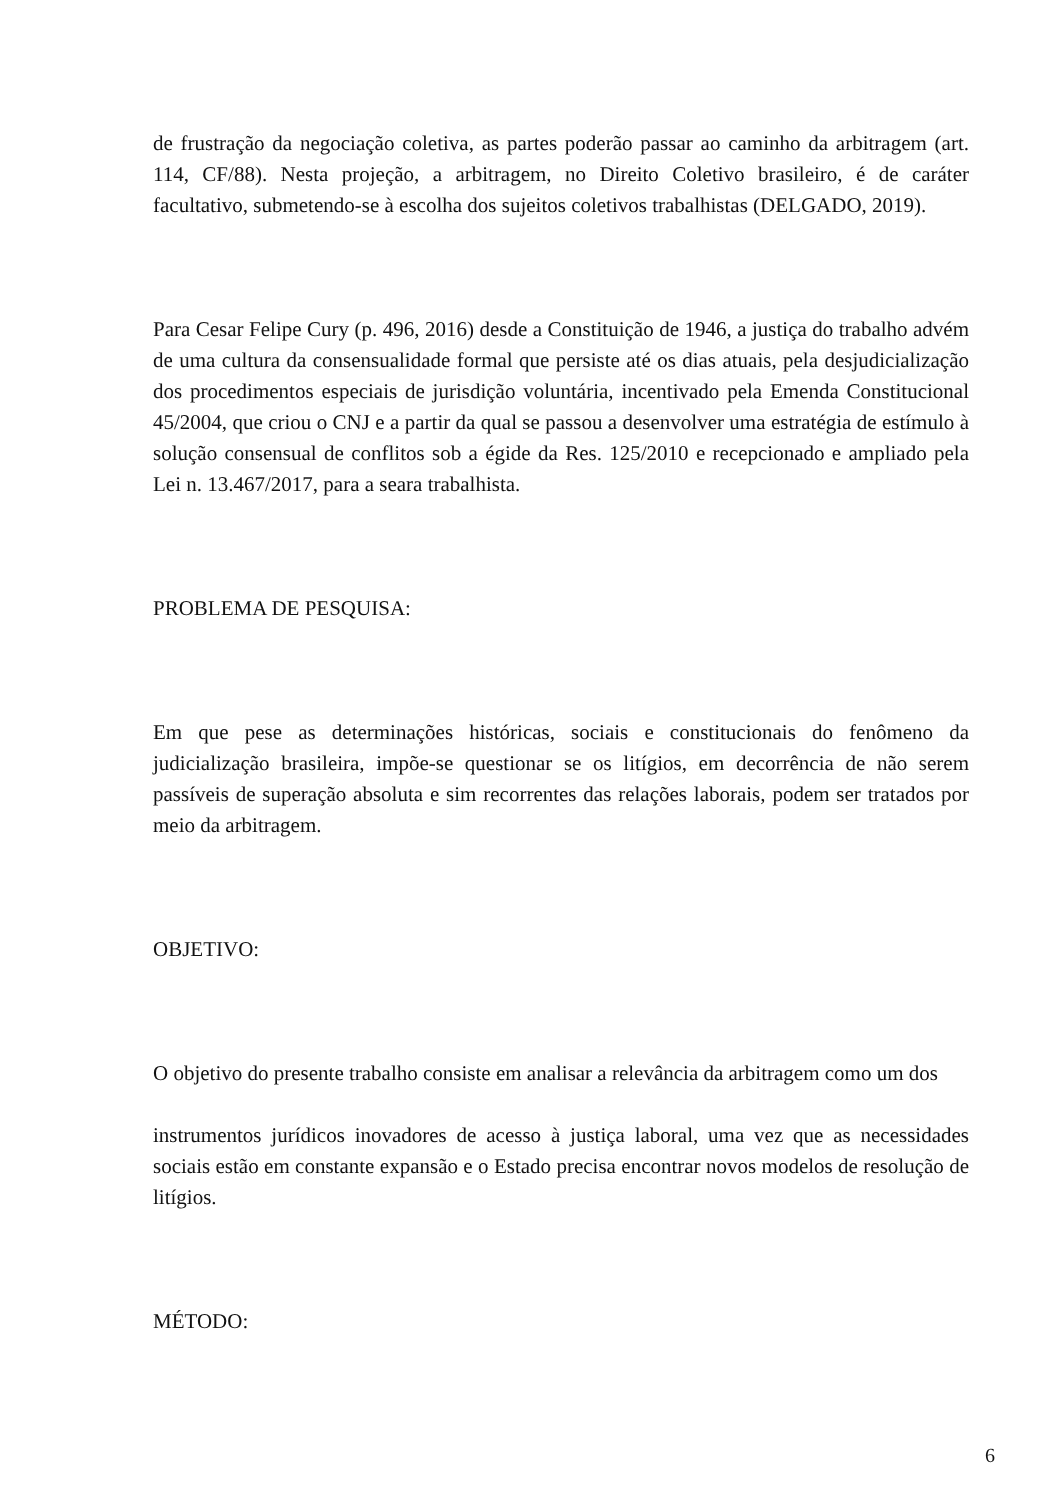de frustração da negociação coletiva, as partes poderão passar ao caminho da arbitragem (art. 114, CF/88). Nesta projeção, a arbitragem, no Direito Coletivo brasileiro, é de caráter facultativo, submetendo-se à escolha dos sujeitos coletivos trabalhistas (DELGADO, 2019).
Para Cesar Felipe Cury (p. 496, 2016) desde a Constituição de 1946, a justiça do trabalho advém de uma cultura da consensualidade formal que persiste até os dias atuais, pela desjudicialização dos procedimentos especiais de jurisdição voluntária, incentivado pela Emenda Constitucional 45/2004, que criou o CNJ e a partir da qual se passou a desenvolver uma estratégia de estímulo à solução consensual de conflitos sob a égide da Res. 125/2010 e recepcionado e ampliado pela Lei n. 13.467/2017, para a seara trabalhista.
PROBLEMA DE PESQUISA:
Em que pese as determinações históricas, sociais e constitucionais do fenômeno da judicialização brasileira, impõe-se questionar se os litígios, em decorrência de não serem passíveis de superação absoluta e sim recorrentes das relações laborais, podem ser tratados por meio da arbitragem.
OBJETIVO:
O objetivo do presente trabalho consiste em analisar a relevância da arbitragem como um dos
instrumentos jurídicos inovadores de acesso à justiça laboral, uma vez que as necessidades sociais estão em constante expansão e o Estado precisa encontrar novos modelos de resolução de litígios.
MÉTODO:
6